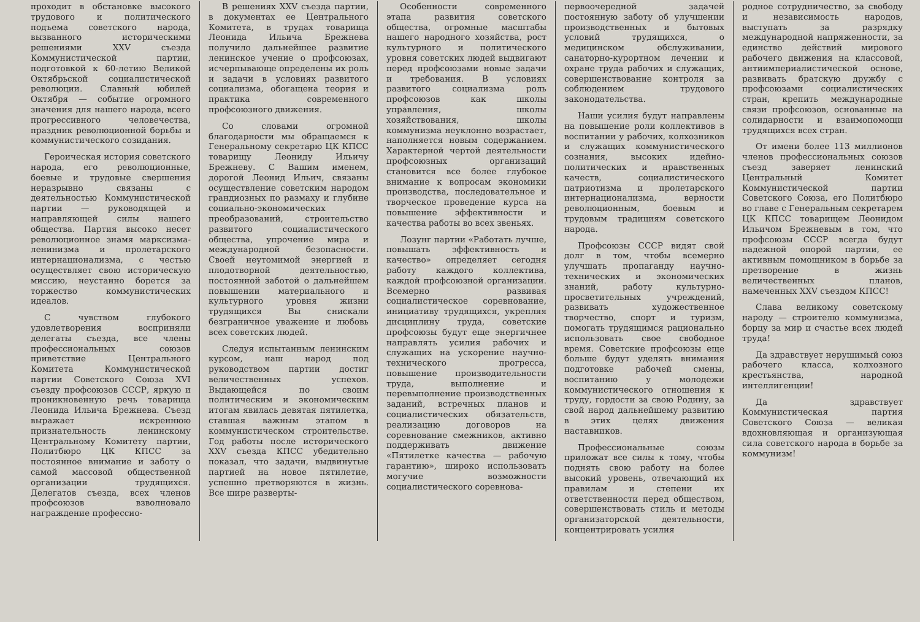проходит в обстановке высокого трудового и политического подъема советского народа, вызванного историческими решениями XXV съезда Коммунистической партии, подготовкой к 60-летию Великой Октябрьской социалистической революции. Славный юбилей Октября — событие огромного значения для нашего народа, всего прогрессивного человечества, праздник революционной борьбы и коммунистического созидания.
Героическая история советского народа, его революционные, боевые и трудовые свершения неразрывно связаны с деятельностью Коммунистической партии — руководящей и направляющей силы нашего общества. Партия высоко несет революционное знамя марксизма-ленинизма и пролетарского интернационализма, с честью осуществляет свою историческую миссию, неустанно борется за торжество коммунистических идеалов.
С чувством глубокого удовлетворения восприняли делегаты съезда, все члены профессиональных союзов приветствие Центрального Комитета Коммунистической партии Советского Союза XVI съезду профсоюзов СССР, яркую и проникновенную речь товарища Леонида Ильича Брежнева. Съезд выражает искреннюю признательность ленинскому Центральному Комитету партии, Политбюро ЦК КПСС за постоянное внимание и заботу о самой массовой общественной организации трудящихся. Делегатов съезда, всех членов профсоюзов взволновало награждение профессио-
В решениях XXV съезда партии, в документах ее Центрального Комитета, в трудах товарища Леонида Ильича Брежнева получило дальнейшее развитие ленинское учение о профсоюзах, исчерпывающе определены их роль и задачи в условиях развитого социализма, обогащена теория и практика современного профсоюзного движения.
Со словами огромной благодарности мы обращаемся к Генеральному секретарю ЦК КПСС товарищу Леониду Ильичу Брежневу. С Вашим именем, дорогой Леонид Ильич, связаны осуществление советским народом грандиозных по размаху и глубине социально-экономических преобразований, строительство развитого социалистического общества, упрочение мира и международной безопасности. Своей неутомимой энергией и плодотворной деятельностью, постоянной заботой о дальнейшем повышении материального и культурного уровня жизни трудящихся Вы снискали безграничное уважение и любовь всех советских людей.
Следуя испытанным ленинским курсом, наш народ под руководством партии достиг величественных успехов. Выдающейся по своим политическим и экономическим итогам явилась девятая пятилетка, ставшая важным этапом в коммунистическом строительстве. Год работы после исторического XXV съезда КПСС убедительно показал, что задачи, выдвинутые партией на новое пятилетие, успешно претворяются в жизнь. Все шире разверты-
Особенности современного этапа развития советского общества, огромные масштабы нашего народного хозяйства, рост культурного и политического уровня советских людей выдвигают перед профсоюзами новые задачи и требования. В условиях развитого социализма роль профсоюзов как школы управления, школы хозяйствования, школы коммунизма неуклонно возрастает, наполняется новым содержанием. Характерной чертой деятельности профсоюзных организаций становится все более глубокое внимание к вопросам экономики производства, последовательное и творческое проведение курса на повышение эффективности и качества работы во всех звеньях.
Лозунг партии «Работать лучше, повышать эффективность и качество» определяет сегодня работу каждого коллектива, каждой профсоюзной организации. Всемерно развивая социалистическое соревнование, инициативу трудящихся, укрепляя дисциплину труда, советские профсоюзы будут еще энергичнее направлять усилия рабочих и служащих на ускорение научно-технического прогресса, повышение производительности труда, выполнение и перевыполнение производственных заданий, встречных планов и социалистических обязательств, реализацию договоров на соревнование смежников, активно поддерживать движение «Пятилетке качества — рабочую гарантию», широко использовать могучие возможности социалистического соревнова-
первоочередной задачей постоянную заботу об улучшении производственных и бытовых условий трудящихся, о медицинском обслуживании, санаторно-курортном лечении и охране труда рабочих и служащих, совершенствование контроля за соблюдением трудового законодательства.
Наши усилия будут направлены на повышение роли коллективов в воспитании у рабочих, колхозников и служащих коммунистического сознания, высоких идейно-политических и нравственных качеств, социалистического патриотизма и пролетарского интернационализма, верности революционным, боевым и трудовым традициям советского народа.
Профсоюзы СССР видят свой долг в том, чтобы всемерно улучшать пропаганду научно-технических и экономических знаний, работу культурно-просветительных учреждений, развивать художественное творчество, спорт и туризм, помогать трудящимся рационально использовать свое свободное время. Советские профсоюзы еще больше будут уделять внимания подготовке рабочей смены, воспитанию у молодежи коммунистического отношения к труду, гордости за свою Родину, за свой народ дальнейшему развитию в этих целях движения наставников.
Профессиональные союзы приложат все силы к тому, чтобы поднять свою работу на более высокий уровень, отвечающий их правилам и степени их ответственности перед обществом, совершенствовать стиль и методы организаторской деятельности, концентрировать усилия
родное сотрудничество, за свободу и независимость народов, выступать за разрядку международной напряженности, за единство действий мирового рабочего движения на классовой, антиимпериалистической основе, развивать братскую дружбу с профсоюзами социалистических стран, крепить международные связи профсоюзов, основанные на солидарности и взаимопомощи трудящихся всех стран.
От имени более 113 миллионов членов профессиональных союзов съезд заверяет ленинский Центральный Комитет Коммунистической партии Советского Союза, его Политбюро во главе с Генеральным секретарем ЦК КПСС товарищем Леонидом Ильичом Брежневым в том, что профсоюзы СССР всегда будут надежной опорой партии, ее активным помощником в борьбе за претворение в жизнь величественных планов, намеченных XXV съездом КПСС!
Слава великому советскому народу — строителю коммунизма, борцу за мир и счастье всех людей труда!
Да здравствует нерушимый союз рабочего класса, колхозного крестьянства, народной интеллигенции!
Да здравствует Коммунистическая партия Советского Союза — великая вдохновляющая и организующая сила советского народа в борьбе за коммунизм!